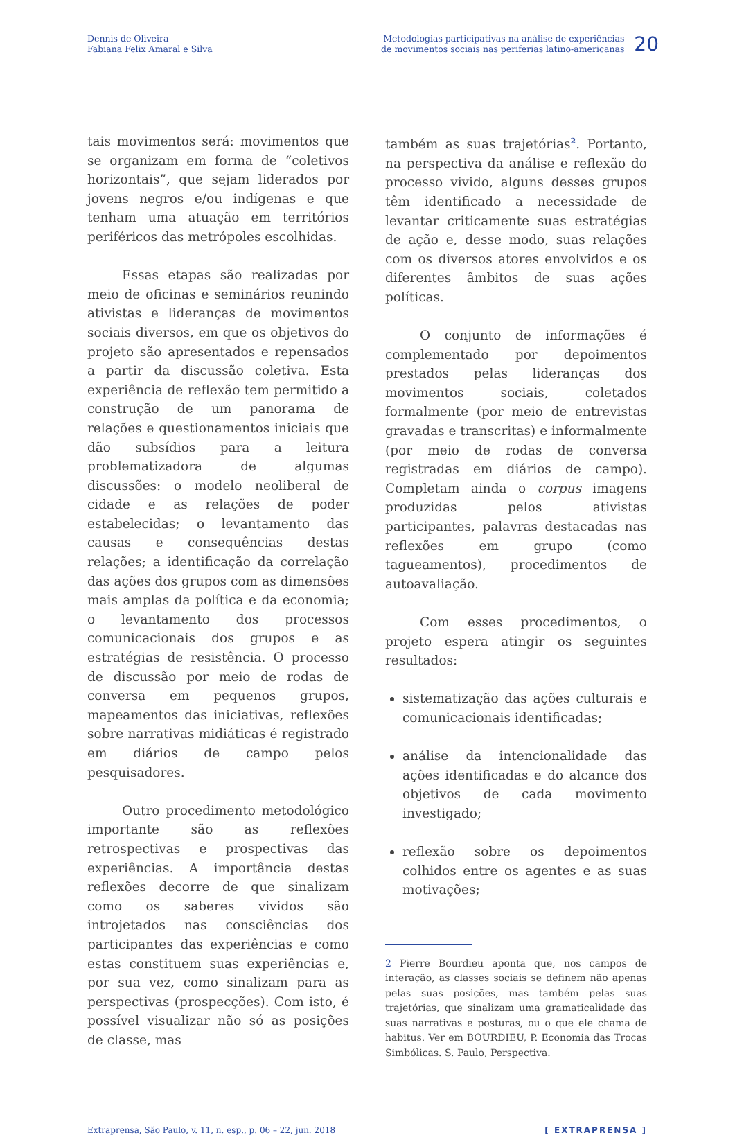Dennis de Oliveira
Fabiana Felix Amaral e Silva
Metodologias participativas na análise de experiências
de movimentos sociais nas periferias latino-americanas
20
tais movimentos será: movimentos que se organizam em forma de “coletivos horizontais”, que sejam liderados por jovens negros e/ou indígenas e que tenham uma atuação em territórios periféricos das metrópoles escolhidas.
Essas etapas são realizadas por meio de oficinas e seminários reunindo ativistas e lideranças de movimentos sociais diversos, em que os objetivos do projeto são apresentados e repensados a partir da discussão coletiva. Esta experiência de reflexão tem permitido a construção de um panorama de relações e questionamentos iniciais que dão subsídios para a leitura problematizadora de algumas discussões: o modelo neoliberal de cidade e as relações de poder estabelecidas; o levantamento das causas e consequências destas relações; a identificação da correlação das ações dos grupos com as dimensões mais amplas da política e da economia; o levantamento dos processos comunicacionais dos grupos e as estratégias de resistência. O processo de discussão por meio de rodas de conversa em pequenos grupos, mapeamentos das iniciativas, reflexões sobre narrativas midiáticas é registrado em diários de campo pelos pesquisadores.
Outro procedimento metodológico importante são as reflexões retrospectivas e prospectivas das experiências. A importância destas reflexões decorre de que sinalizam como os saberes vividos são introjetados nas consciências dos participantes das experiências e como estas constituem suas experiências e, por sua vez, como sinalizam para as perspectivas (prospecções). Com isto, é possível visualizar não só as posições de classe, mas
também as suas trajetórias<sup>2</sup>. Portanto, na perspectiva da análise e reflexão do processo vivido, alguns desses grupos têm identificado a necessidade de levantar criticamente suas estratégias de ação e, desse modo, suas relações com os diversos atores envolvidos e os diferentes âmbitos de suas ações políticas.
O conjunto de informações é complementado por depoimentos prestados pelas lideranças dos movimentos sociais, coletados formalmente (por meio de entrevistas gravadas e transcritas) e informalmente (por meio de rodas de conversa registradas em diários de campo). Completam ainda o corpus imagens produzidas pelos ativistas participantes, palavras destacadas nas reflexões em grupo (como tagueamentos), procedimentos de autoavaliação.
Com esses procedimentos, o projeto espera atingir os seguintes resultados:
sistematização das ações culturais e comunicacionais identificadas;
análise da intencionalidade das ações identificadas e do alcance dos objetivos de cada movimento investigado;
reflexão sobre os depoimentos colhidos entre os agentes e as suas motivações;
2 Pierre Bourdieu aponta que, nos campos de interação, as classes sociais se definem não apenas pelas suas posições, mas também pelas suas trajetórias, que sinalizam uma gramaticalidade das suas narrativas e posturas, ou o que ele chama de habitus. Ver em BOURDIEU, P. Economia das Trocas Simbólicas. S. Paulo, Perspectiva.
Extraprensa, São Paulo, v. 11, n. esp., p. 06 – 22, jun. 2018 [ EXTRAPRENSA ]